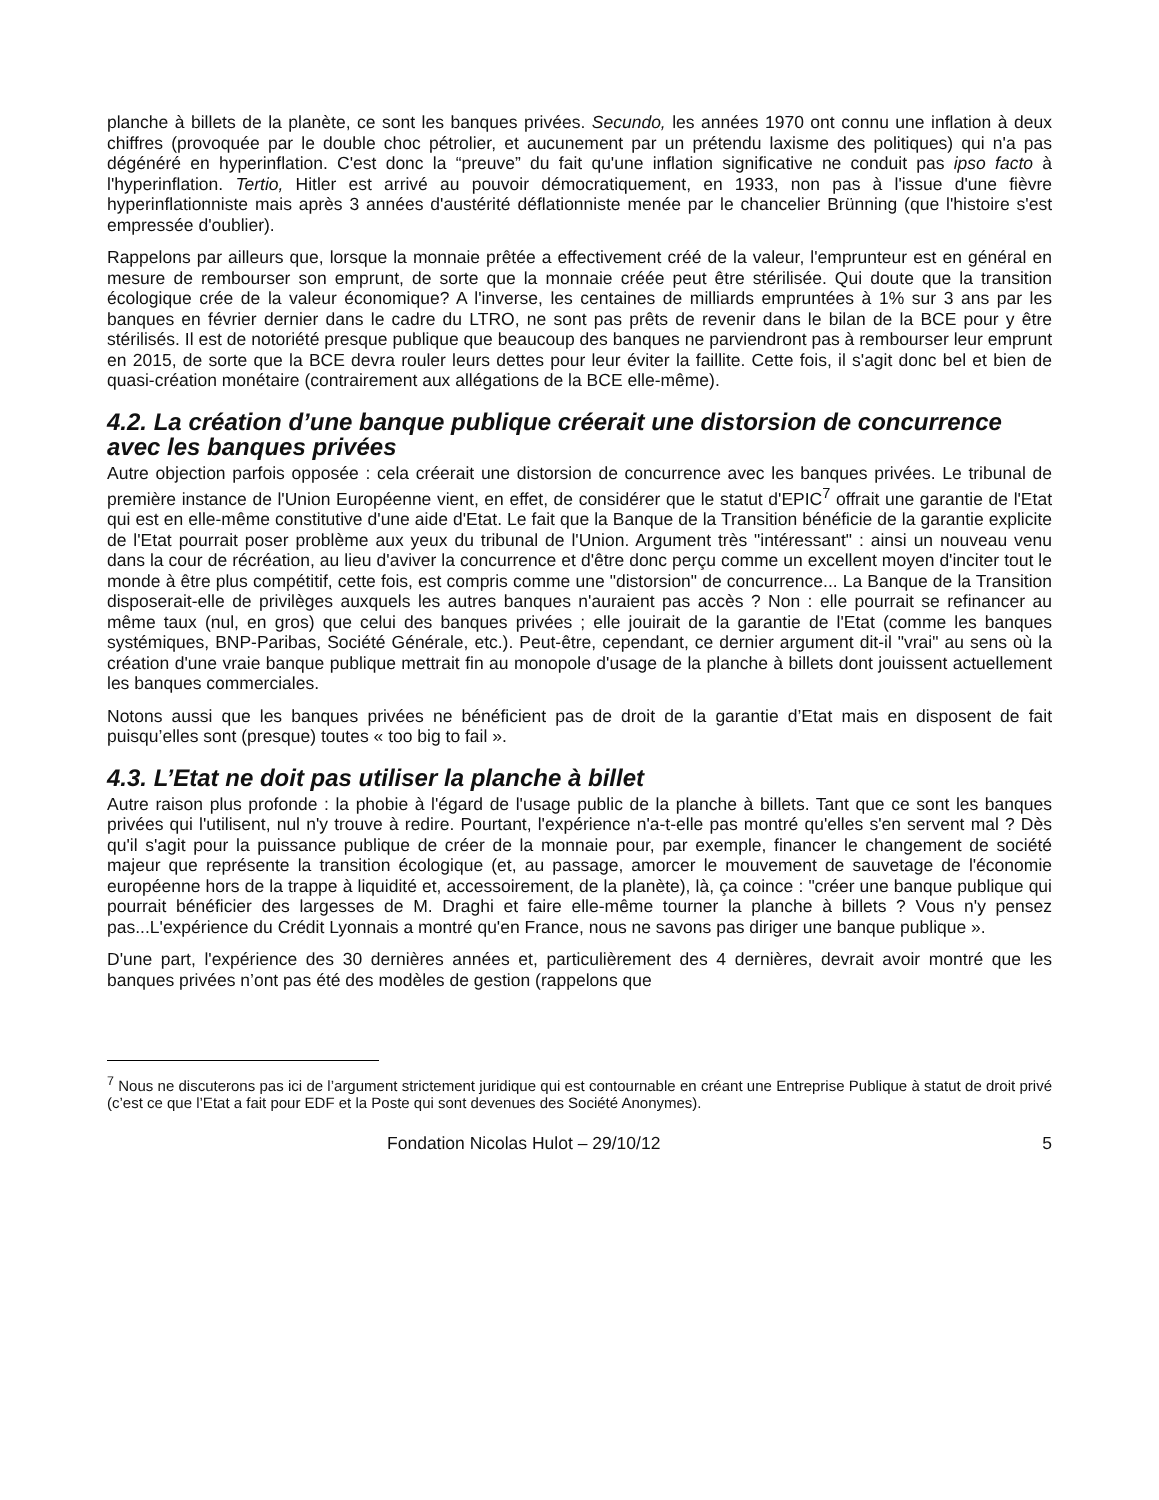planche à billets de la planète, ce sont les banques privées. Secundo, les années 1970 ont connu une inflation à deux chiffres (provoquée par le double choc pétrolier, et aucunement par un prétendu laxisme des politiques) qui n'a pas dégénéré en hyperinflation. C'est donc la “preuve” du fait qu'une inflation significative ne conduit pas ipso facto à l'hyperinflation. Tertio, Hitler est arrivé au pouvoir démocratiquement, en 1933, non pas à l'issue d'une fièvre hyperinflationniste mais après 3 années d'austérité déflationniste menée par le chancelier Brünning (que l'histoire s'est empressée d'oublier).
Rappelons par ailleurs que, lorsque la monnaie prêtée a effectivement créé de la valeur, l'emprunteur est en général en mesure de rembourser son emprunt, de sorte que la monnaie créée peut être stérilisée. Qui doute que la transition écologique crée de la valeur économique? A l'inverse, les centaines de milliards empruntées à 1% sur 3 ans par les banques en février dernier dans le cadre du LTRO, ne sont pas prêts de revenir dans le bilan de la BCE pour y être stérilisés. Il est de notoriété presque publique que beaucoup des banques ne parviendront pas à rembourser leur emprunt en 2015, de sorte que la BCE devra rouler leurs dettes pour leur éviter la faillite. Cette fois, il s'agit donc bel et bien de quasi-création monétaire (contrairement aux allégations de la BCE elle-même).
4.2. La création d’une banque publique créerait une distorsion de concurrence avec les banques privées
Autre objection parfois opposée : cela créerait une distorsion de concurrence avec les banques privées. Le tribunal de première instance de l'Union Européenne vient, en effet, de considérer que le statut d'EPIC<sup>7</sup> offrait une garantie de l'Etat qui est en elle-même constitutive d'une aide d'Etat. Le fait que la Banque de la Transition bénéficie de la garantie explicite de l'Etat pourrait poser problème aux yeux du tribunal de l'Union. Argument très "intéressant" : ainsi un nouveau venu dans la cour de récréation, au lieu d'aviver la concurrence et d'être donc perçu comme un excellent moyen d'inciter tout le monde à être plus compétitif, cette fois, est compris comme une "distorsion" de concurrence... La Banque de la Transition disposerait-elle de privilèges auxquels les autres banques n'auraient pas accès ? Non : elle pourrait se refinancer au même taux (nul, en gros) que celui des banques privées ; elle jouirait de la garantie de l'Etat (comme les banques systémiques, BNP-Paribas, Société Générale, etc.). Peut-être, cependant, ce dernier argument dit-il "vrai" au sens où la création d'une vraie banque publique mettrait fin au monopole d'usage de la planche à billets dont jouissent actuellement les banques commerciales.
Notons aussi que les banques privées ne bénéficient pas de droit de la garantie d’Etat mais en disposent de fait puisqu’elles sont (presque) toutes « too big to fail ».
4.3. L’Etat ne doit pas utiliser la planche à billet
Autre raison plus profonde : la phobie à l'égard de l'usage public de la planche à billets. Tant que ce sont les banques privées qui l'utilisent, nul n'y trouve à redire. Pourtant, l'expérience n'a-t-elle pas montré qu'elles s'en servent mal ? Dès qu'il s'agit pour la puissance publique de créer de la monnaie pour, par exemple, financer le changement de société majeur que représente la transition écologique (et, au passage, amorcer le mouvement de sauvetage de l'économie européenne hors de la trappe à liquidité et, accessoirement, de la planète), là, ça coince : "créer une banque publique qui pourrait bénéficier des largesses de M. Draghi et faire elle-même tourner la planche à billets ? Vous n'y pensez pas...L'expérience du Crédit Lyonnais a montré qu'en France, nous ne savons pas diriger une banque publique ».
D'une part, l'expérience des 30 dernières années et, particulièrement des 4 dernières, devrait avoir montré que les banques privées n’ont pas été des modèles de gestion (rappelons que
<sup>7</sup> Nous ne discuterons pas ici de l’argument strictement juridique qui est contournable en créant une Entreprise Publique à statut de droit privé (c’est ce que l’Etat a fait pour EDF et la Poste qui sont devenues des Société Anonymes).
Fondation Nicolas Hulot – 29/10/12 5